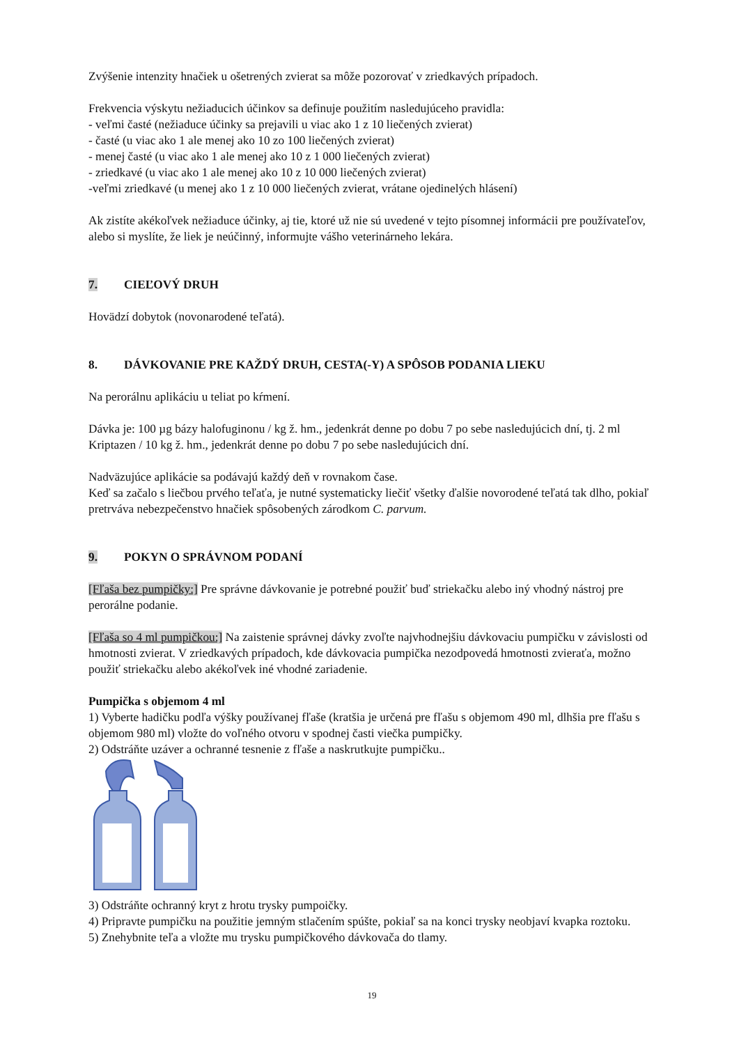Zvýšenie intenzity hnačiek u ošetrených zvierat sa môže pozorovať v zriedkavých prípadoch.
Frekvencia výskytu nežiaducich účinkov sa definuje použitím nasledujúceho pravidla:
- veľmi časté (nežiaduce účinky sa prejavili u viac ako 1 z 10 liečených zvierat)
- časté (u viac ako 1 ale menej ako 10 zo 100 liečených zvierat)
- menej časté (u viac ako 1 ale menej ako 10 z 1 000 liečených zvierat)
- zriedkavé (u viac ako 1 ale menej ako 10 z 10 000 liečených zvierat)
-veľmi zriedkavé (u menej ako 1 z 10 000 liečených zvierat, vrátane ojedinelých hlásení)
Ak zistíte akékoľvek nežiaduce účinky, aj tie, ktoré už nie sú uvedené v tejto písomnej informácii pre používateľov, alebo si myslíte, že liek je neúčinný, informujte vášho veterinárneho lekára.
7. CIEĽOVÝ DRUH
Hovädzí dobytok (novonarodené teľatá).
8. DÁVKOVANIE PRE KAŽDÝ DRUH, CESTA(-Y) A SPÔSOB PODANIA LIEKU
Na perorálnu aplikáciu u teliat po kŕmení.
Dávka je: 100 µg bázy halofuginonu / kg ž. hm., jedenkrát denne po dobu 7 po sebe nasledujúcich dní, tj. 2 ml Kriptazen / 10 kg ž. hm., jedenkrát denne po dobu 7 po sebe nasledujúcich dní.
Nadväzujúce aplikácie sa podávajú každý deň v rovnakom čase.
Keď sa začalo s liečbou prvého teľaťa, je nutné systematicky liečiť všetky ďalšie novorodené teľatá tak dlho, pokiaľ pretrváva nebezpečenstvo hnačiek spôsobených zárodkom C. parvum.
9. POKYN O SPRÁVNOM PODANÍ
[Fľaša bez pumpičky:] Pre správne dávkovanie je potrebné použiť buď striekačku alebo iný vhodný nástroj pre perorálne podanie.
[Fľaša so 4 ml pumpičkou:] Na zaistenie správnej dávky zvoľte najvhodnejšiu dávkovaciu pumpičku v závislosti od hmotnosti zvierat. V zriedkavých prípadoch, kde dávkovacia pumpička nezodpovedá hmotnosti zvieraťa, možno použiť striekačku alebo akékoľvek iné vhodné zariadenie.
Pumpička s objemom 4 ml
1) Vyberte hadičku podľa výšky používanej fľaše (kratšia je určená pre fľašu s objemom 490 ml, dlhšia pre fľašu s objemom 980 ml) vložte do voľného otvoru v spodnej časti viečka pumpičky.
2) Odstráňte uzáver a ochranné tesnenie z fľaše a naskrutkujte pumpičku..
3) Odstráňte ochranný kryt z hrotu trysky pumpoičky.
4) Pripravte pumpičku na použitie jemným stlačením spúšte, pokiaľ sa na konci trysky neobjaví kvapka roztoku.
5) Znehybnite teľa a vložte mu trysku pumpičkového dávkovača do tlamy.
19